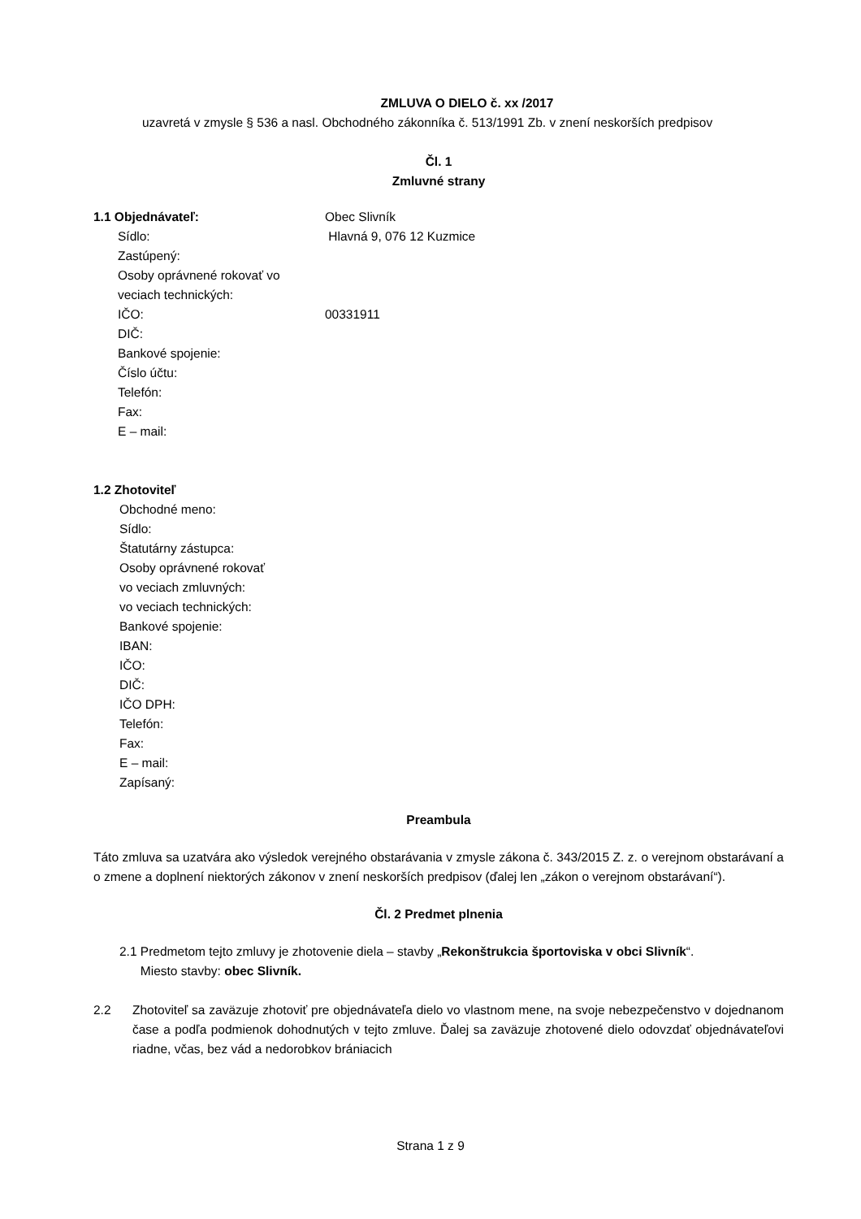ZMLUVA O DIELO č. xx /2017
uzavretá v zmysle § 536 a nasl. Obchodného zákonníka č. 513/1991 Zb. v znení neskorších predpisov
Čl. 1
Zmluvné strany
1.1 Objednávateľ: Obec Slivník
Sídlo: Hlavná 9, 076 12 Kuzmice
Zastúpený:
Osoby oprávnené rokovať vo veciach technických:
IČO: 00331911
DIČ:
Bankové spojenie:
Číslo účtu:
Telefón:
Fax:
E – mail:
1.2 Zhotoviteľ
Obchodné meno:
Sídlo:
Štatutárny zástupca:
Osoby oprávnené rokovať
vo veciach zmluvných:
vo veciach technických:
Bankové spojenie:
IBAN:
IČO:
DIČ:
IČO DPH:
Telefón:
Fax:
E – mail:
Zapísaný:
Preambula
Táto zmluva sa uzatvára ako výsledok verejného obstarávania v zmysle zákona č. 343/2015 Z. z. o verejnom obstarávaní a o zmene a doplnení niektorých zákonov v znení neskorších predpisov (ďalej len „zákon o verejnom obstarávaní“).
Čl. 2 Predmet plnenia
2.1 Predmetom tejto zmluvy je zhotovenie diela – stavby „Rekonštrukcia športoviska v obci Slivník“.
Miesto stavby: obec Slivník.
2.2 Zhotoviteľ sa zaväzuje zhotoviť pre objednávateľa dielo vo vlastnom mene, na svoje nebezpečenstvo v dojednanom čase a podľa podmienok dohodnutých v tejto zmluve. Ďalej sa zaväzuje zhotovené dielo odovzdať objednávateľovi riadne, včas, bez vád a nedorobkov brániacich
Strana 1 z 9